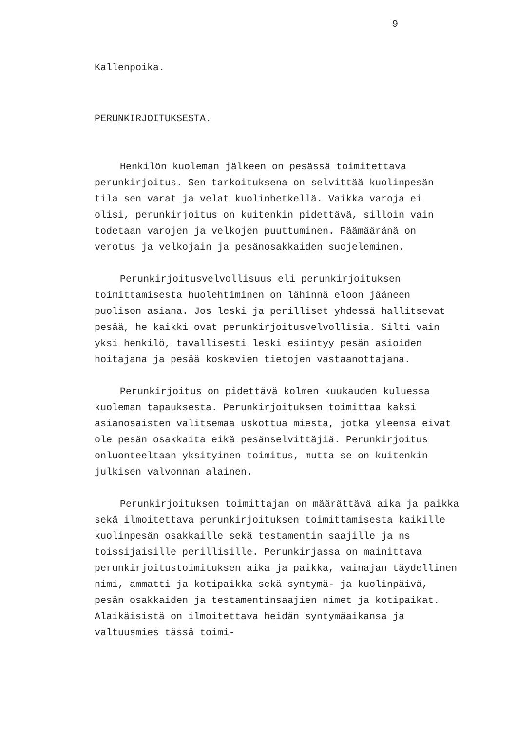9
Kallenpoika.
PERUNKIRJOITUKSESTA.
Henkilön kuoleman jälkeen on pesässä toimitettava perunkirjoitus. Sen tarkoituksena on selvittää kuolinpesän tila sen varat ja velat kuolinhetkellä. Vaikka varoja ei olisi, perunkirjoitus on kuitenkin pidettävä, silloin vain todetaan varojen ja velkojen puuttuminen. Päämääränä on verotus ja velkojain ja pesänosakkaiden suojeleminen.
Perunkirjoitusvelvollisuus eli perunkirjoituksen toimittamisesta huolehtiminen on lähinnä eloon jääneen puolison asiana. Jos leski ja perilliset yhdessä hallitsevat pesää, he kaikki ovat perunkirjoitusvelvollisia. Silti vain yksi henkilö, tavallisesti leski esiintyy pesän asioiden hoitajana ja pesää koskevien tietojen vastaanottajana.
Perunkirjoitus on pidettävä kolmen kuukauden kuluessa kuoleman tapauksesta. Perunkirjoituksen toimittaa kaksi asianosaisten valitsemaa uskottua miestä, jotka yleensä eivät ole pesän osakkaita eikä pesänselvittäjiä. Perunkirjoitus onluonteeltaan yksityinen toimitus, mutta se on kuitenkin julkisen valvonnan alainen.
Perunkirjoituksen toimittajan on määrättävä aika ja paikka sekä ilmoitettava perunkirjoituksen toimittamisesta kaikille kuolinpesän osakkaille sekä testamentin saajille ja ns toissijaisille perillisille. Perunkirjassa on mainittava perunkirjoitustoimituksen aika ja paikka, vainajan täydellinen nimi, ammatti ja kotipaikka sekä syntymä- ja kuolinpäivä, pesän osakkaiden ja testamentinsaajien nimet ja kotipaikat. Alaikäisistä on ilmoitettava heidän syntymäaikansa ja valtuusmies tässä toimi-